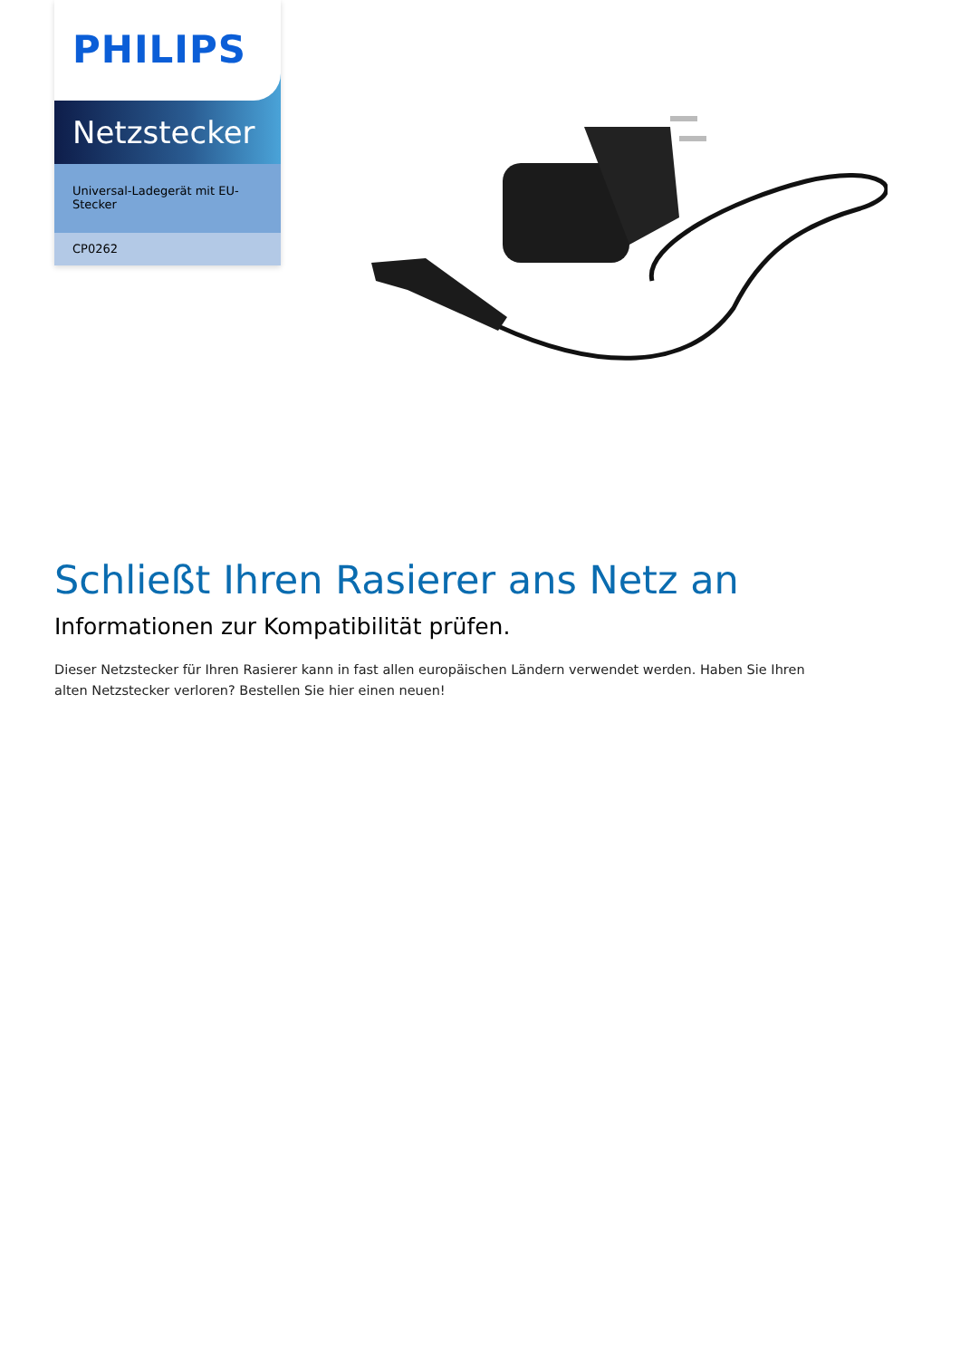PHILIPS
Netzstecker
Universal-Ladegerät mit EU-Stecker
CP0262
Schließt Ihren Rasierer ans Netz an
Informationen zur Kompatibilität prüfen.
Dieser Netzstecker für Ihren Rasierer kann in fast allen europäischen Ländern verwendet werden. Haben Sie Ihren alten Netzstecker verloren? Bestellen Sie hier einen neuen!